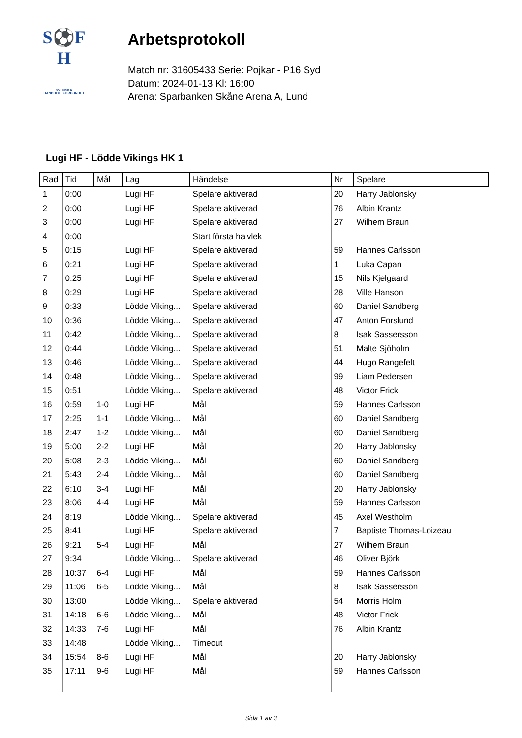S⚽F
H
SVENSKA
HANDBOLLFÖRBUNDET
Arbetsprotokoll
Match nr: 31605433 Serie: Pojkar - P16 Syd
Datum: 2024-01-13 Kl: 16:00
Arena: Sparbanken Skåne Arena A, Lund
Lugi HF - Lödde Vikings HK 1
| Rad | Tid | Mål | Lag | Händelse | Nr | Spelare |
| --- | --- | --- | --- | --- | --- | --- |
| 1 | 0:00 | | Lugi HF | Spelare aktiverad | 20 | Harry Jablonsky |
| 2 | 0:00 | | Lugi HF | Spelare aktiverad | 76 | Albin Krantz |
| 3 | 0:00 | | Lugi HF | Spelare aktiverad | 27 | Wilhem Braun |
| 4 | 0:00 | | | Start första halvlek | | |
| 5 | 0:15 | | Lugi HF | Spelare aktiverad | 59 | Hannes Carlsson |
| 6 | 0:21 | | Lugi HF | Spelare aktiverad | 1 | Luka Capan |
| 7 | 0:25 | | Lugi HF | Spelare aktiverad | 15 | Nils Kjelgaard |
| 8 | 0:29 | | Lugi HF | Spelare aktiverad | 28 | Ville Hanson |
| 9 | 0:33 | | Lödde Viking... | Spelare aktiverad | 60 | Daniel Sandberg |
| 10 | 0:36 | | Lödde Viking... | Spelare aktiverad | 47 | Anton Forslund |
| 11 | 0:42 | | Lödde Viking... | Spelare aktiverad | 8 | Isak Sassersson |
| 12 | 0:44 | | Lödde Viking... | Spelare aktiverad | 51 | Malte Sjöholm |
| 13 | 0:46 | | Lödde Viking... | Spelare aktiverad | 44 | Hugo Rangefelt |
| 14 | 0:48 | | Lödde Viking... | Spelare aktiverad | 99 | Liam Pedersen |
| 15 | 0:51 | | Lödde Viking... | Spelare aktiverad | 48 | Victor Frick |
| 16 | 0:59 | 1-0 | Lugi HF | Mål | 59 | Hannes Carlsson |
| 17 | 2:25 | 1-1 | Lödde Viking... | Mål | 60 | Daniel Sandberg |
| 18 | 2:47 | 1-2 | Lödde Viking... | Mål | 60 | Daniel Sandberg |
| 19 | 5:00 | 2-2 | Lugi HF | Mål | 20 | Harry Jablonsky |
| 20 | 5:08 | 2-3 | Lödde Viking... | Mål | 60 | Daniel Sandberg |
| 21 | 5:43 | 2-4 | Lödde Viking... | Mål | 60 | Daniel Sandberg |
| 22 | 6:10 | 3-4 | Lugi HF | Mål | 20 | Harry Jablonsky |
| 23 | 8:06 | 4-4 | Lugi HF | Mål | 59 | Hannes Carlsson |
| 24 | 8:19 | | Lödde Viking... | Spelare aktiverad | 45 | Axel Westholm |
| 25 | 8:41 | | Lugi HF | Spelare aktiverad | 7 | Baptiste Thomas-Loizeau |
| 26 | 9:21 | 5-4 | Lugi HF | Mål | 27 | Wilhem Braun |
| 27 | 9:34 | | Lödde Viking... | Spelare aktiverad | 46 | Oliver Björk |
| 28 | 10:37 | 6-4 | Lugi HF | Mål | 59 | Hannes Carlsson |
| 29 | 11:06 | 6-5 | Lödde Viking... | Mål | 8 | Isak Sassersson |
| 30 | 13:00 | | Lödde Viking... | Spelare aktiverad | 54 | Morris Holm |
| 31 | 14:18 | 6-6 | Lödde Viking... | Mål | 48 | Victor Frick |
| 32 | 14:33 | 7-6 | Lugi HF | Mål | 76 | Albin Krantz |
| 33 | 14:48 | | Lödde Viking... | Timeout | | |
| 34 | 15:54 | 8-6 | Lugi HF | Mål | 20 | Harry Jablonsky |
| 35 | 17:11 | 9-6 | Lugi HF | Mål | 59 | Hannes Carlsson |
Sida 1 av 3